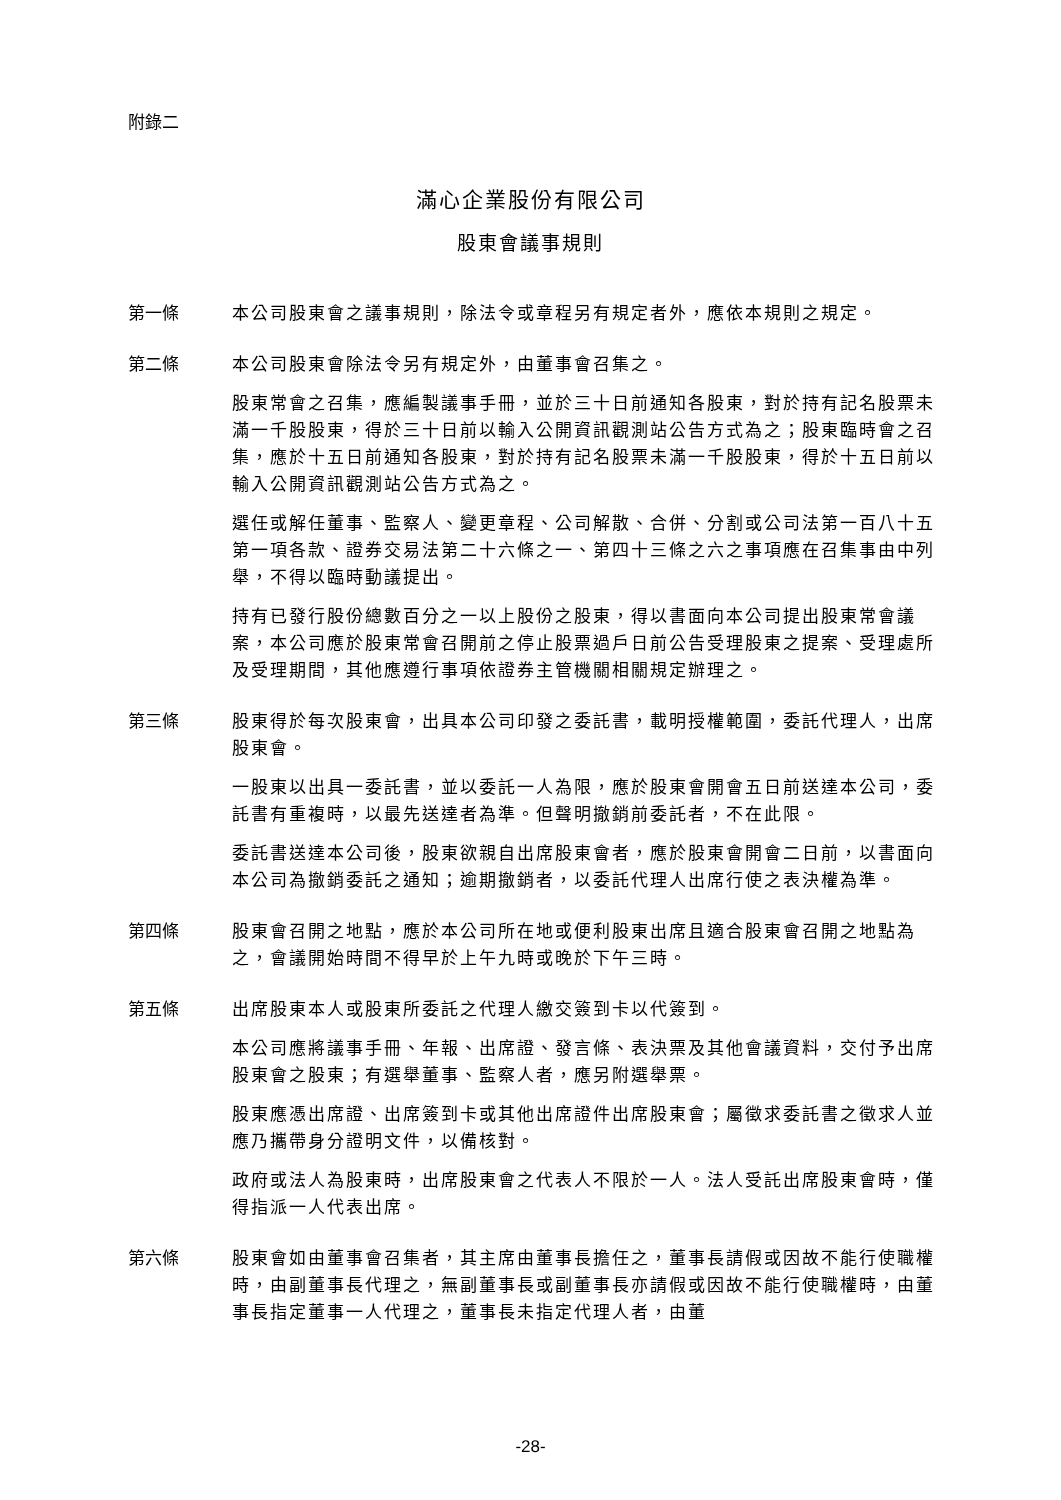附錄二
滿心企業股份有限公司
股東會議事規則
第一條
本公司股東會之議事規則，除法令或章程另有規定者外，應依本規則之規定。
第二條
本公司股東會除法令另有規定外，由董事會召集之。
股東常會之召集，應編製議事手冊，並於三十日前通知各股東，對於持有記名股票未滿一千股股東，得於三十日前以輸入公開資訊觀測站公告方式為之；股東臨時會之召集，應於十五日前通知各股東，對於持有記名股票未滿一千股股東，得於十五日前以輸入公開資訊觀測站公告方式為之。
選任或解任董事、監察人、變更章程、公司解散、合併、分割或公司法第一百八十五第一項各款、證券交易法第二十六條之一、第四十三條之六之事項應在召集事由中列舉，不得以臨時動議提出。
持有已發行股份總數百分之一以上股份之股東，得以書面向本公司提出股東常會議案，本公司應於股東常會召開前之停止股票過戶日前公告受理股東之提案、受理處所及受理期間，其他應遵行事項依證券主管機關相關規定辦理之。
第三條
股東得於每次股東會，出具本公司印發之委託書，載明授權範圍，委託代理人，出席股東會。
一股東以出具一委託書，並以委託一人為限，應於股東會開會五日前送達本公司，委託書有重複時，以最先送達者為準。但聲明撤銷前委託者，不在此限。
委託書送達本公司後，股東欲親自出席股東會者，應於股東會開會二日前，以書面向本公司為撤銷委託之通知；逾期撤銷者，以委託代理人出席行使之表決權為準。
第四條
股東會召開之地點，應於本公司所在地或便利股東出席且適合股東會召開之地點為之，會議開始時間不得早於上午九時或晚於下午三時。
第五條
出席股東本人或股東所委託之代理人繳交簽到卡以代簽到。
本公司應將議事手冊、年報、出席證、發言條、表決票及其他會議資料，交付予出席股東會之股東；有選舉董事、監察人者，應另附選舉票。
股東應憑出席證、出席簽到卡或其他出席證件出席股東會；屬徵求委託書之徵求人並應乃攜帶身分證明文件，以備核對。
政府或法人為股東時，出席股東會之代表人不限於一人。法人受託出席股東會時，僅得指派一人代表出席。
第六條
股東會如由董事會召集者，其主席由董事長擔任之，董事長請假或因故不能行使職權時，由副董事長代理之，無副董事長或副董事長亦請假或因故不能行使職權時，由董事長指定董事一人代理之，董事長未指定代理人者，由董
-28-